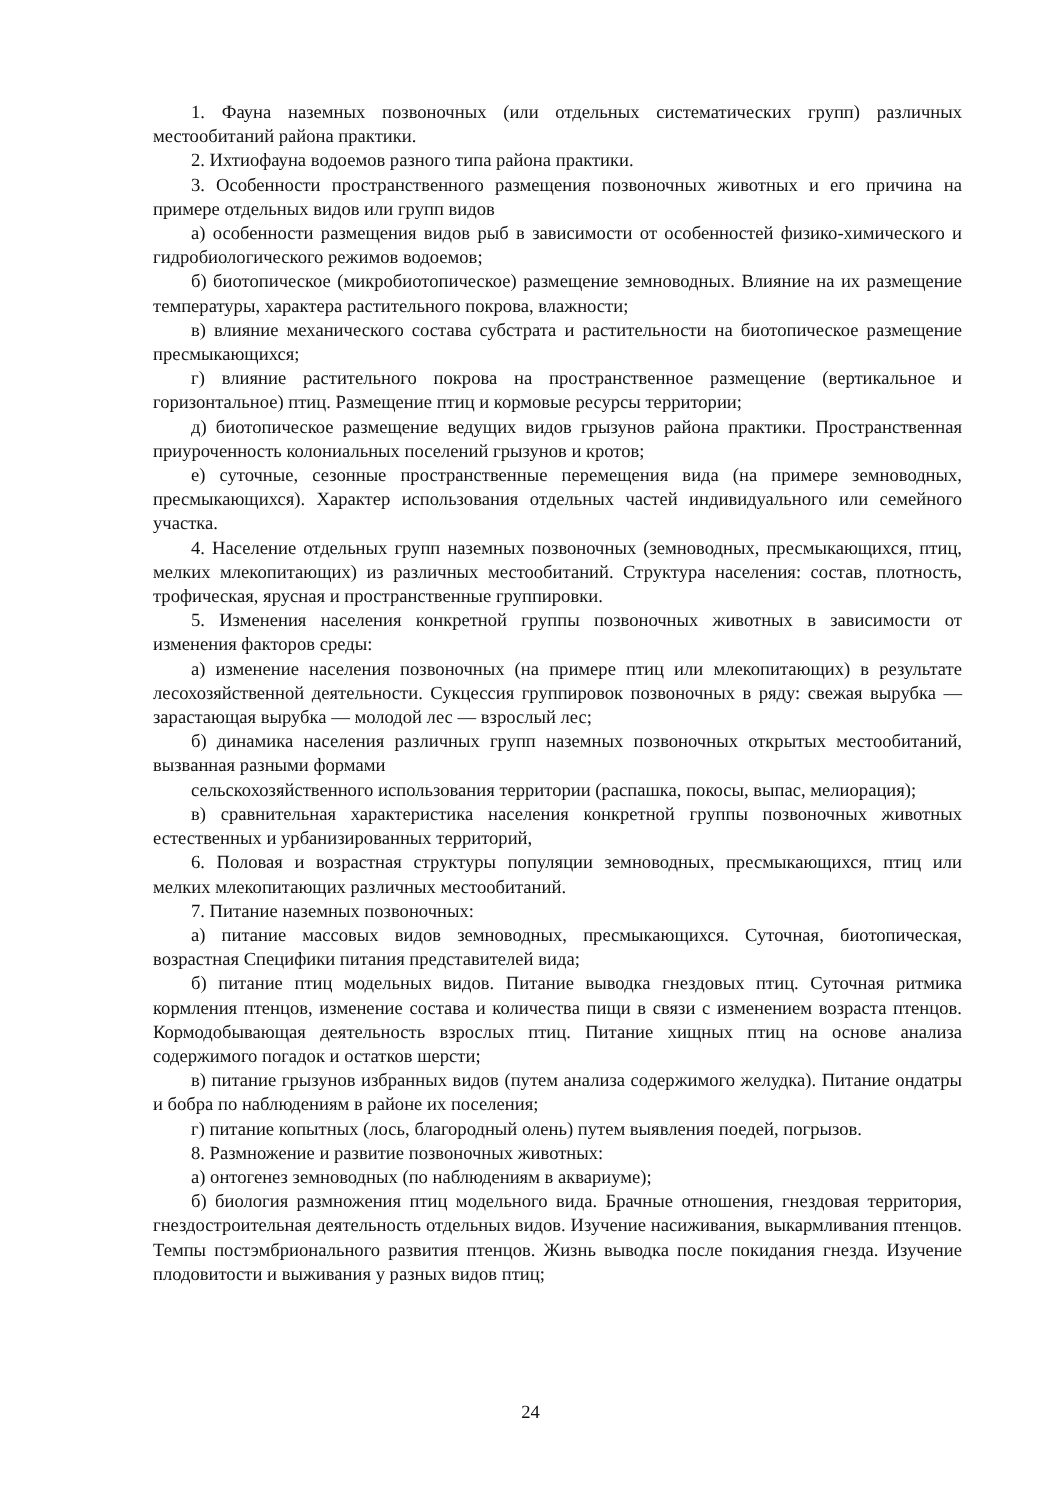1. Фауна наземных позвоночных (или отдельных систематических групп) различных местообитаний района практики.
2. Ихтиофауна водоемов разного типа района практики.
3. Особенности пространственного размещения позвоночных животных и его причина на примере отдельных видов или групп видов
а) особенности размещения видов рыб в зависимости от особенностей физико-химического и гидробиологического режимов водоемов;
б) биотопическое (микробиотопическое) размещение земноводных. Влияние на их размещение температуры, характера растительного покрова, влажности;
в) влияние механического состава субстрата и растительности на биотопическое размещение пресмыкающихся;
г) влияние растительного покрова на пространственное размещение (вертикальное и горизонтальное) птиц. Размещение птиц и кормовые ресурсы территории;
д) биотопическое размещение ведущих видов грызунов района практики. Пространственная приуроченность колониальных поселений грызунов и кротов;
е) суточные, сезонные пространственные перемещения вида (на примере земноводных, пресмыкающихся). Характер использования отдельных частей индивидуального или семейного участка.
4. Население отдельных групп наземных позвоночных (земноводных, пресмыкающихся, птиц, мелких млекопитающих) из различных местообитаний. Структура населения: состав, плотность, трофическая, ярусная и пространственные группировки.
5. Изменения населения конкретной группы позвоночных животных в зависимости от изменения факторов среды:
а) изменение населения позвоночных (на примере птиц или млекопитающих) в результате лесохозяйственной деятельности. Сукцессия группировок позвоночных в ряду: свежая вырубка — зарастающая вырубка — молодой лес — взрослый лес;
б) динамика населения различных групп наземных позвоночных открытых местообитаний, вызванная разными формами
сельскохозяйственного использования территории (распашка, покосы, выпас, мелиорация);
в) сравнительная характеристика населения конкретной группы позвоночных животных естественных и урбанизированных территорий,
6. Половая и возрастная структуры популяции земноводных, пресмыкающихся, птиц или мелких млекопитающих различных местообитаний.
7. Питание наземных позвоночных:
а) питание массовых видов земноводных, пресмыкающихся. Суточная, биотопическая, возрастная Специфики питания представителей вида;
б) питание птиц модельных видов. Питание выводка гнездовых птиц. Суточная ритмика кормления птенцов, изменение состава и количества пищи в связи с изменением возраста птенцов. Кормодобывающая деятельность взрослых птиц. Питание хищных птиц на основе анализа содержимого погадок и остатков шерсти;
в) питание грызунов избранных видов (путем анализа содержимого желудка). Питание ондатры и бобра по наблюдениям в районе их поселения;
г) питание копытных (лось, благородный олень) путем выявления поедей, погрызов.
8. Размножение и развитие позвоночных животных:
а) онтогенез земноводных (по наблюдениям в аквариуме);
б) биология размножения птиц модельного вида. Брачные отношения, гнездовая территория, гнездостроительная деятельность отдельных видов. Изучение насиживания, выкармливания птенцов. Темпы постэмбрионального развития птенцов. Жизнь выводка после покидания гнезда. Изучение плодовитости и выживания у разных видов птиц;
24